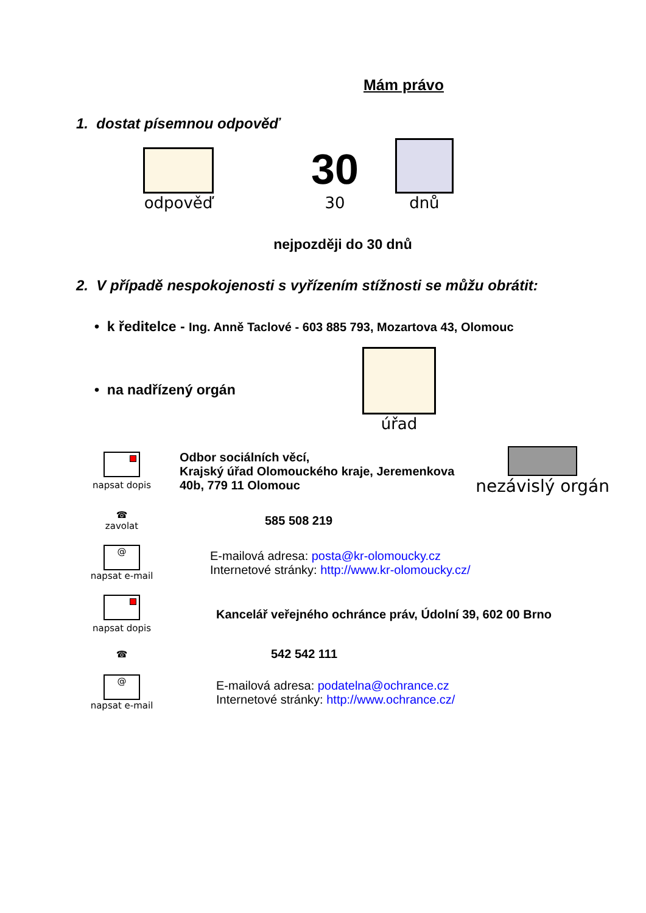Mám právo
1. dostat písemnou odpověď
odpověď
30
30
dnů
nejpozději do 30 dnů
2. V případě nespokojenosti s vyřízením stížnosti se můžu obrátit:
• k ředitelce - Ing. Anně Taclové - 603 885 793, Mozartova 43, Olomouc
• na nadřízený orgán úřad
napsat dopis
Odbor sociálních věcí,
Krajský úřad Olomouckého kraje, Jeremenkova
40b, 779 11 Olomouc
nezávislý orgán
☎
zavolat
585 508 219
@
napsat e-mail
E-mailová adresa: posta@kr-olomoucky.cz
Internetové stránky: http://www.kr-olomoucky.cz/
napsat dopis
Kancelář veřejného ochránce práv, Údolní 39, 602 00 Brno
☎
542 542 111
@
napsat e-mail
E-mailová adresa: podatelna@ochrance.cz
Internetové stránky: http://www.ochrance.cz/